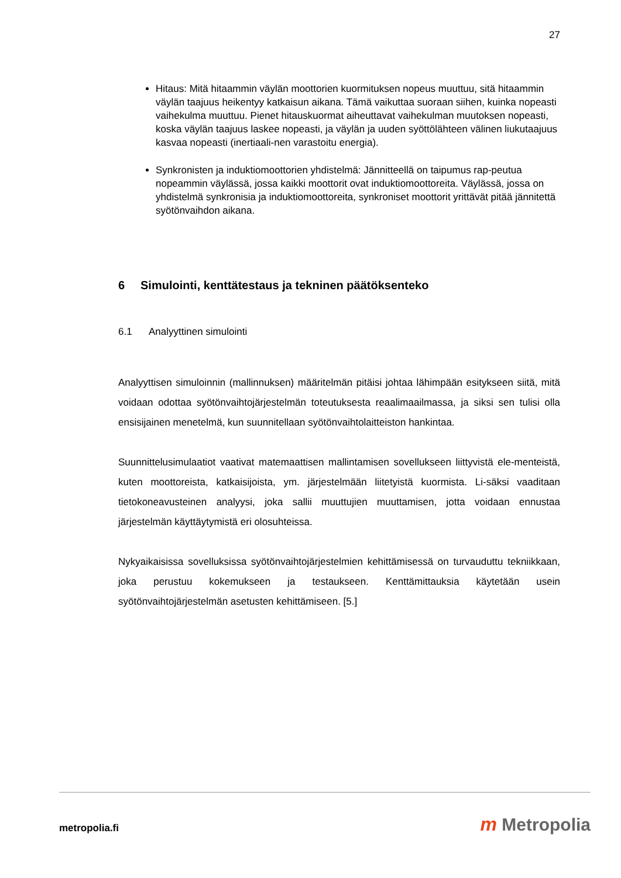27
Hitaus: Mitä hitaammin väylän moottorien kuormituksen nopeus muuttuu, sitä hitaammin väylän taajuus heikentyy katkaisun aikana. Tämä vaikuttaa suoraan siihen, kuinka nopeasti vaihekulma muuttuu. Pienet hitauskuormat aiheuttavat vaihekulman muutoksen nopeasti, koska väylän taajuus laskee nopeasti, ja väylän ja uuden syöttölähteen välinen liukutaajuus kasvaa nopeasti (inertiaali-nen varastoitu energia).
Synkronisten ja induktiomoottorien yhdistelmä: Jännitteellä on taipumus rap-peutua nopeammin väylässä, jossa kaikki moottorit ovat induktiomoottoreita. Väylässä, jossa on yhdistelmä synkronisia ja induktiomoottoreita, synkroniset moottorit yrittävät pitää jännitettä syötönvaihdon aikana.
6 Simulointi, kenttätestaus ja tekninen päätöksenteko
6.1 Analyyttinen simulointi
Analyyttisen simuloinnin (mallinnuksen) määritelmän pitäisi johtaa lähimpään esitykseen siitä, mitä voidaan odottaa syötönvaihtojärjestelmän toteutuksesta reaalimaailmassa, ja siksi sen tulisi olla ensisijainen menetelmä, kun suunnitellaan syötönvaihtolaitteiston hankintaa.
Suunnittelusimulaatiot vaativat matemaattisen mallintamisen sovellukseen liittyvistä ele-menteistä, kuten moottoreista, katkaisijoista, ym. järjestelmään liitetyistä kuormista. Li-säksi vaaditaan tietokoneavusteinen analyysi, joka sallii muuttujien muuttamisen, jotta voidaan ennustaa järjestelmän käyttäytymistä eri olosuhteissa.
Nykyaikaisissa sovelluksissa syötönvaihtojärjestelmien kehittämisessä on turvauduttu tekniikkaan, joka perustuu kokemukseen ja testaukseen. Kenttämittauksia käytetään usein syötönvaihtojärjestelmän asetusten kehittämiseen. [5.]
metropolia.fi m Metropolia